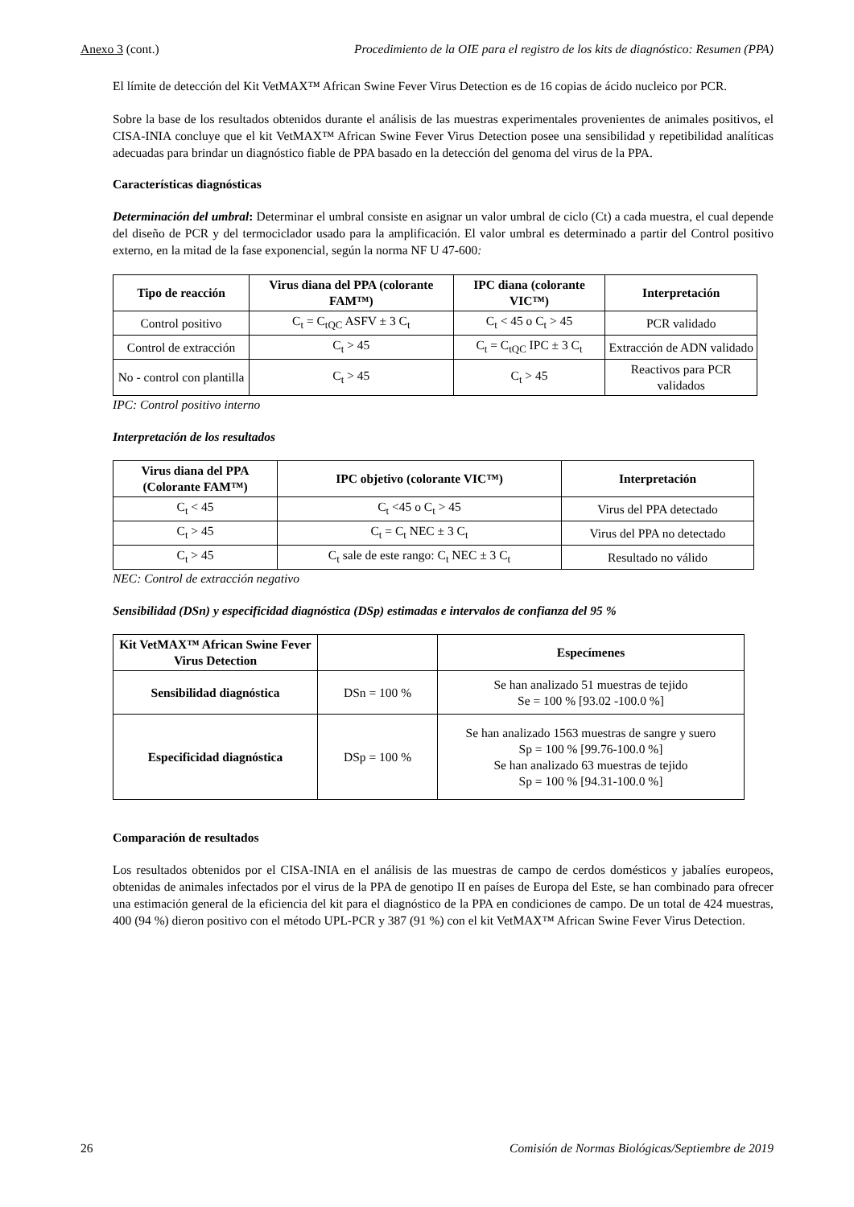Anexo 3 (cont.) Procedimiento de la OIE para el registro de los kits de diagnóstico: Resumen (PPA)
El límite de detección del Kit VetMAX™ African Swine Fever Virus Detection es de 16 copias de ácido nucleico por PCR.
Sobre la base de los resultados obtenidos durante el análisis de las muestras experimentales provenientes de animales positivos, el CISA-INIA concluye que el kit VetMAX™ African Swine Fever Virus Detection posee una sensibilidad y repetibilidad analíticas adecuadas para brindar un diagnóstico fiable de PPA basado en la detección del genoma del virus de la PPA.
Características diagnósticas
Determinación del umbral: Determinar el umbral consiste en asignar un valor umbral de ciclo (Ct) a cada muestra, el cual depende del diseño de PCR y del termociclador usado para la amplificación. El valor umbral es determinado a partir del Control positivo externo, en la mitad de la fase exponencial, según la norma NF U 47-600:
| Tipo de reacción | Virus diana del PPA (colorante FAM™) | IPC diana (colorante VIC™) | Interpretación |
| --- | --- | --- | --- |
| Control positivo | C<sub>t</sub> = C<sub>tQC</sub> ASFV ± 3 C<sub>t</sub> | C<sub>t</sub> < 45 o C<sub>t</sub> > 45 | PCR validado |
| Control de extracción | C<sub>t</sub> > 45 | C<sub>t</sub> = C<sub>tQC</sub> IPC ± 3 C<sub>t</sub> | Extracción de ADN validado |
| No - control con plantilla | C<sub>t</sub> > 45 | C<sub>t</sub> > 45 | Reactivos para PCR validados |
IPC: Control positivo interno
Interpretación de los resultados
| Virus diana del PPA (Colorante FAM™) | IPC objetivo (colorante VIC™) | Interpretación |
| --- | --- | --- |
| C<sub>t</sub> < 45 | C<sub>t</sub> <45 o C<sub>t</sub> > 45 | Virus del PPA detectado |
| C<sub>t</sub> > 45 | C<sub>t</sub> = C<sub>t</sub> NEC ± 3 C<sub>t</sub> | Virus del PPA no detectado |
| C<sub>t</sub> > 45 | C<sub>t</sub> sale de este rango: C<sub>t</sub> NEC ± 3 C<sub>t</sub> | Resultado no válido |
NEC: Control de extracción negativo
Sensibilidad (DSn) y especificidad diagnóstica (DSp) estimadas e intervalos de confianza del 95 %
| Kit VetMAX™ African Swine Fever Virus Detection | | Especímenes |
| --- | --- | --- |
| Sensibilidad diagnóstica | DSn = 100 % | Se han analizado 51 muestras de tejido Se = 100 % [93.02 -100.0 %] |
| Especificidad diagnóstica | DSp = 100 % | Se han analizado 1563 muestras de sangre y suero Sp = 100 % [99.76-100.0 %] Se han analizado 63 muestras de tejido Sp = 100 % [94.31-100.0 %] |
Comparación de resultados
Los resultados obtenidos por el CISA-INIA en el análisis de las muestras de campo de cerdos domésticos y jabalíes europeos, obtenidas de animales infectados por el virus de la PPA de genotipo II en países de Europa del Este, se han combinado para ofrecer una estimación general de la eficiencia del kit para el diagnóstico de la PPA en condiciones de campo. De un total de 424 muestras, 400 (94 %) dieron positivo con el método UPL-PCR y 387 (91 %) con el kit VetMAX™ African Swine Fever Virus Detection.
26 Comisión de Normas Biológicas/Septiembre de 2019